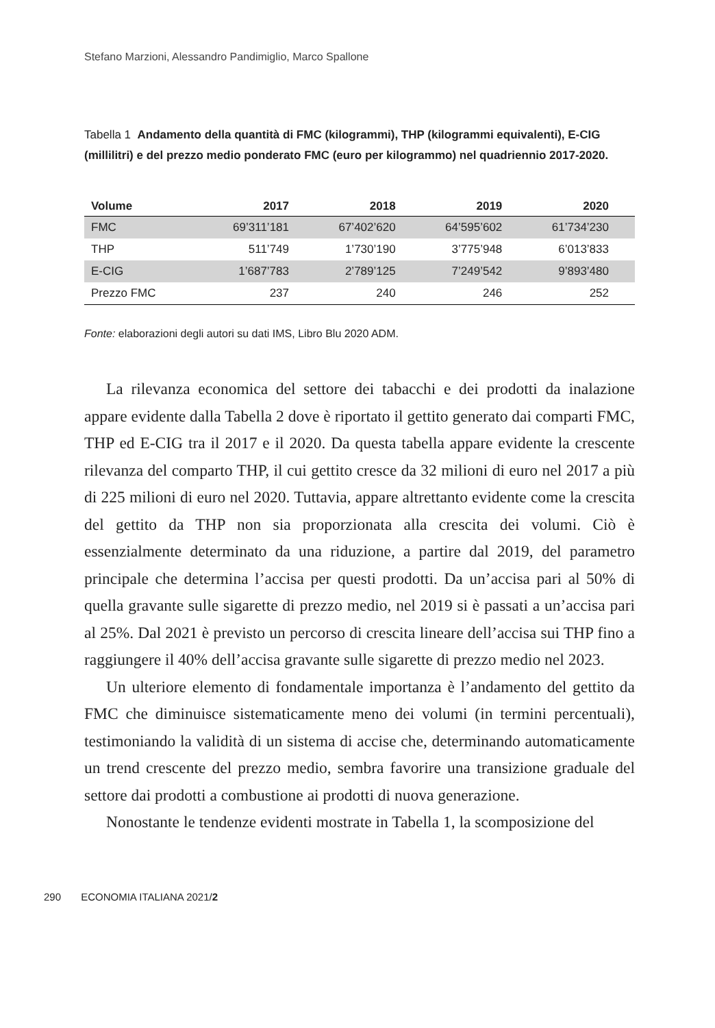Stefano Marzioni, Alessandro Pandimiglio, Marco Spallone
Tabella 1 Andamento della quantità di FMC (kilogrammi), THP (kilogrammi equivalenti), E-CIG (millilitri) e del prezzo medio ponderato FMC (euro per kilogrammo) nel quadriennio 2017-2020.
| Volume | 2017 | 2018 | 2019 | 2020 |
| --- | --- | --- | --- | --- |
| FMC | 69’311’181 | 67’402’620 | 64’595’602 | 61’734’230 |
| THP | 511’749 | 1’730’190 | 3’775’948 | 6’013’833 |
| E-CIG | 1’687’783 | 2’789’125 | 7’249’542 | 9’893’480 |
| Prezzo FMC | 237 | 240 | 246 | 252 |
Fonte: elaborazioni degli autori su dati IMS, Libro Blu 2020 ADM.
La rilevanza economica del settore dei tabacchi e dei prodotti da inalazione appare evidente dalla Tabella 2 dove è riportato il gettito generato dai comparti FMC, THP ed E-CIG tra il 2017 e il 2020. Da questa tabella appare evidente la crescente rilevanza del comparto THP, il cui gettito cresce da 32 milioni di euro nel 2017 a più di 225 milioni di euro nel 2020. Tuttavia, appare altrettanto evidente come la crescita del gettito da THP non sia proporzionata alla crescita dei volumi. Ciò è essenzialmente determinato da una riduzione, a partire dal 2019, del parametro principale che determina l’accisa per questi prodotti. Da un’accisa pari al 50% di quella gravante sulle sigarette di prezzo medio, nel 2019 si è passati a un’accisa pari al 25%. Dal 2021 è previsto un percorso di crescita lineare dell’accisa sui THP fino a raggiungere il 40% dell’accisa gravante sulle sigarette di prezzo medio nel 2023.
Un ulteriore elemento di fondamentale importanza è l’andamento del gettito da FMC che diminuisce sistematicamente meno dei volumi (in termini percentuali), testimoniando la validità di un sistema di accise che, determinando automaticamente un trend crescente del prezzo medio, sembra favorire una transizione graduale del settore dai prodotti a combustione ai prodotti di nuova generazione.
Nonostante le tendenze evidenti mostrate in Tabella 1, la scomposizione del
290 ECONOMIA ITALIANA 2021/2